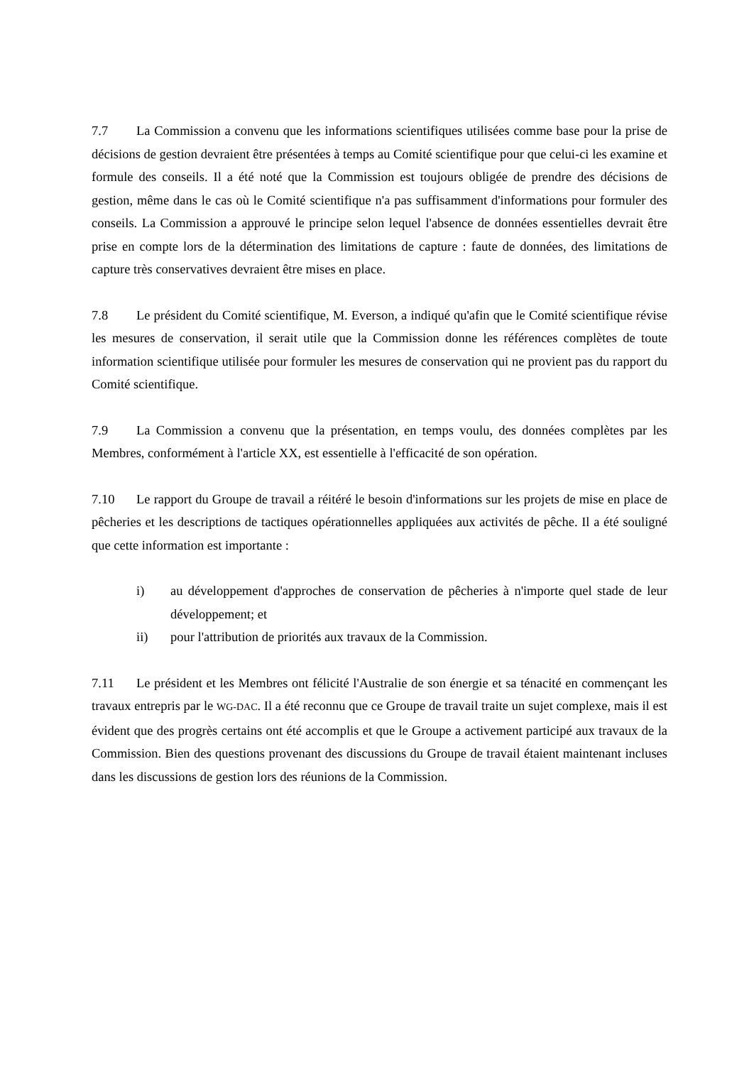7.7 La Commission a convenu que les informations scientifiques utilisées comme base pour la prise de décisions de gestion devraient être présentées à temps au Comité scientifique pour que celui-ci les examine et formule des conseils. Il a été noté que la Commission est toujours obligée de prendre des décisions de gestion, même dans le cas où le Comité scientifique n'a pas suffisamment d'informations pour formuler des conseils. La Commission a approuvé le principe selon lequel l'absence de données essentielles devrait être prise en compte lors de la détermination des limitations de capture : faute de données, des limitations de capture très conservatives devraient être mises en place.
7.8 Le président du Comité scientifique, M. Everson, a indiqué qu'afin que le Comité scientifique révise les mesures de conservation, il serait utile que la Commission donne les références complètes de toute information scientifique utilisée pour formuler les mesures de conservation qui ne provient pas du rapport du Comité scientifique.
7.9 La Commission a convenu que la présentation, en temps voulu, des données complètes par les Membres, conformément à l'article XX, est essentielle à l'efficacité de son opération.
7.10 Le rapport du Groupe de travail a réitéré le besoin d'informations sur les projets de mise en place de pêcheries et les descriptions de tactiques opérationnelles appliquées aux activités de pêche. Il a été souligné que cette information est importante :
i) au développement d'approches de conservation de pêcheries à n'importe quel stade de leur développement; et
ii) pour l'attribution de priorités aux travaux de la Commission.
7.11 Le président et les Membres ont félicité l'Australie de son énergie et sa ténacité en commençant les travaux entrepris par le WG-DAC. Il a été reconnu que ce Groupe de travail traite un sujet complexe, mais il est évident que des progrès certains ont été accomplis et que le Groupe a activement participé aux travaux de la Commission. Bien des questions provenant des discussions du Groupe de travail étaient maintenant incluses dans les discussions de gestion lors des réunions de la Commission.